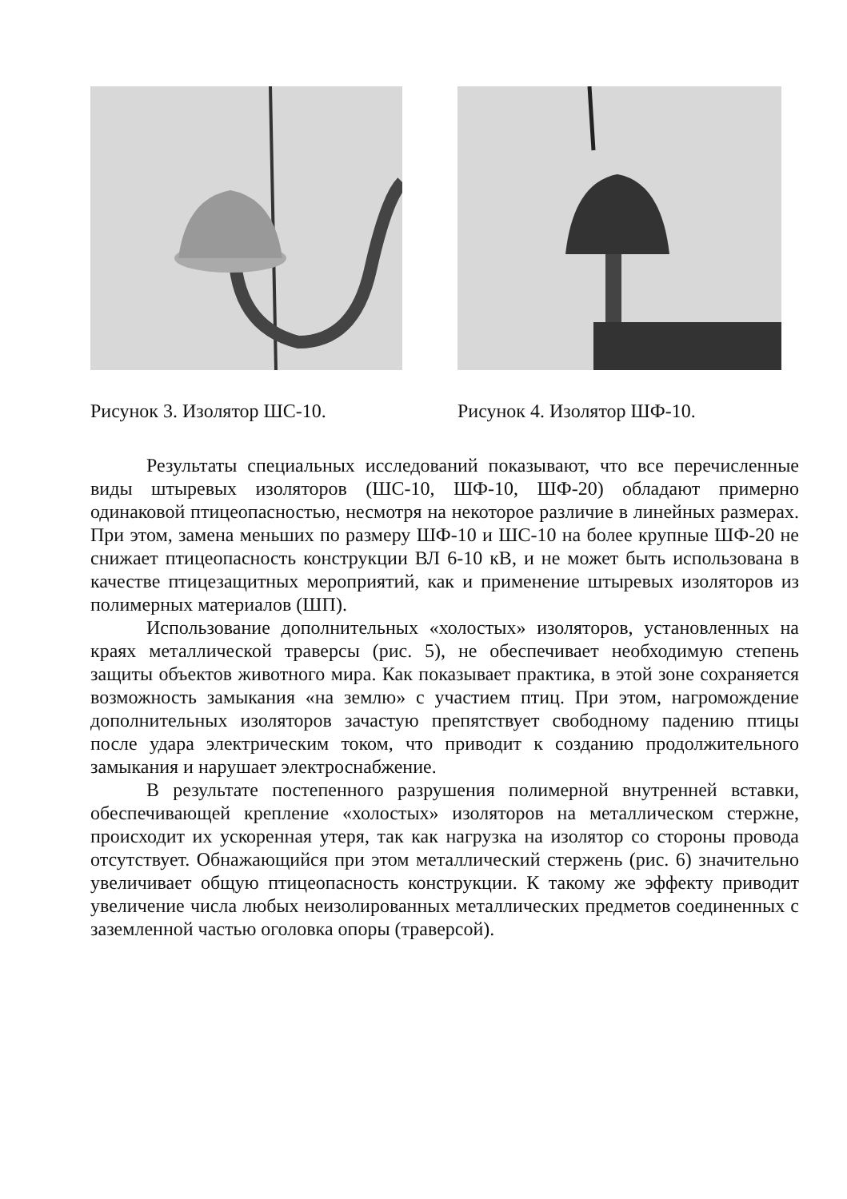Рисунок 3. Изолятор ШС-10. Рисунок 4. Изолятор ШФ-10.
Результаты специальных исследований показывают, что все перечисленные виды штыревых изоляторов (ШС-10, ШФ-10, ШФ-20) обладают примерно одинаковой птицеопасностью, несмотря на некоторое различие в линейных размерах. При этом, замена меньших по размеру ШФ-10 и ШС-10 на более крупные ШФ-20 не снижает птицеопасность конструкции ВЛ 6-10 кВ, и не может быть использована в качестве птицезащитных мероприятий, как и применение штыревых изоляторов из полимерных материалов (ШП).
Использование дополнительных «холостых» изоляторов, установленных на краях металлической траверсы (рис. 5), не обеспечивает необходимую степень защиты объектов животного мира. Как показывает практика, в этой зоне сохраняется возможность замыкания «на землю» с участием птиц. При этом, нагромождение дополнительных изоляторов зачастую препятствует свободному падению птицы после удара электрическим током, что приводит к созданию продолжительного замыкания и нарушает электроснабжение.
В результате постепенного разрушения полимерной внутренней вставки, обеспечивающей крепление «холостых» изоляторов на металлическом стержне, происходит их ускоренная утеря, так как нагрузка на изолятор со стороны провода отсутствует. Обнажающийся при этом металлический стержень (рис. 6) значительно увеличивает общую птицеопасность конструкции. К такому же эффекту приводит увеличение числа любых неизолированных металлических предметов соединенных с заземленной частью оголовка опоры (траверсой).